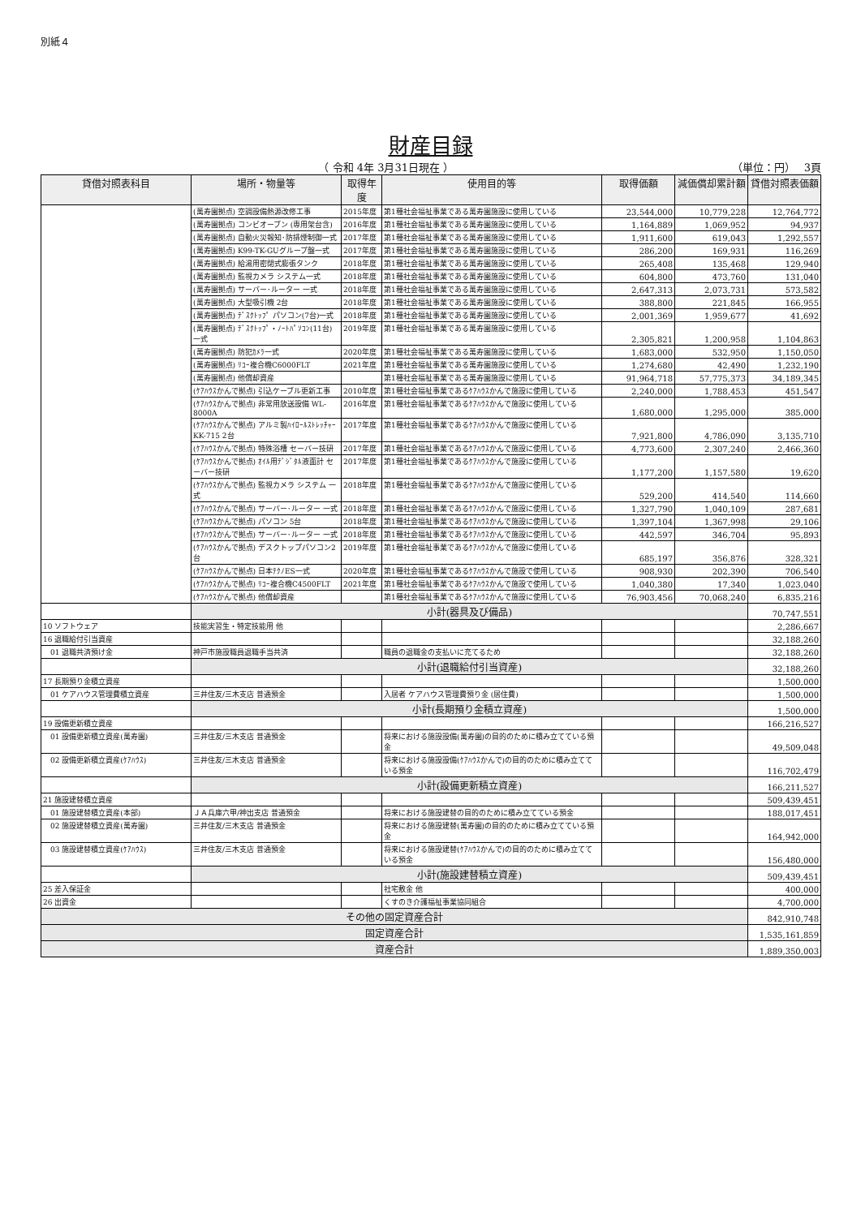別紙４
財産目録
（ 令和 4年 3月31日現在 ） （単位：円）　 3頁
| 貸借対照表科目 | 場所・物量等 | 取得年度 | 使用目的等 | 取得価額 | 減価償却累計額 | 貸借対照表価額 |
| --- | --- | --- | --- | --- | --- | --- |
| | (萬寿園拠点) 空調設備熱源改修工事 | 2015年度 | 第1種社会福祉事業である萬寿園施設に使用している | 23,544,000 | 10,779,228 | 12,764,772 |
| | (萬寿園拠点) コンビオーブン (専用架台含) | 2016年度 | 第1種社会福祉事業である萬寿園施設に使用している | 1,164,889 | 1,069,952 | 94,937 |
| | (萬寿園拠点) 自動火災報知･防排煙制御一式 | 2017年度 | 第1種社会福祉事業である萬寿園施設に使用している | 1,911,600 | 619,043 | 1,292,557 |
| | (萬寿園拠点) K99-TK-GUグループ盤一式 | 2017年度 | 第1種社会福祉事業である萬寿園施設に使用している | 286,200 | 169,931 | 116,269 |
| | (萬寿園拠点) 給湯用密閉式膨張タンク | 2018年度 | 第1種社会福祉事業である萬寿園施設に使用している | 265,408 | 135,468 | 129,940 |
| | (萬寿園拠点) 監視カメラ システム一式 | 2018年度 | 第1種社会福祉事業である萬寿園施設に使用している | 604,800 | 473,760 | 131,040 |
| | (萬寿園拠点) サーバー･ルーター 一式 | 2018年度 | 第1種社会福祉事業である萬寿園施設に使用している | 2,647,313 | 2,073,731 | 573,582 |
| | (萬寿園拠点) 大型吸引機 2台 | 2018年度 | 第1種社会福祉事業である萬寿園施設に使用している | 388,800 | 221,845 | 166,955 |
| | (萬寿園拠点) ﾃﾞｽｸﾄｯﾌﾟ パソコン(7台)一式 | 2018年度 | 第1種社会福祉事業である萬寿園施設に使用している | 2,001,369 | 1,959,677 | 41,692 |
| | (萬寿園拠点) ﾃﾞｽｸﾄｯﾌﾟ・ﾉｰﾄﾊﾟｿｺﾝ(11台)一式 | 2019年度 | 第1種社会福祉事業である萬寿園施設に使用している | 2,305,821 | 1,200,958 | 1,104,863 |
| | (萬寿園拠点) 防犯ｶﾒﾗ一式 | 2020年度 | 第1種社会福祉事業である萬寿園施設に使用している | 1,683,000 | 532,950 | 1,150,050 |
| | (萬寿園拠点) ﾘｺｰ複合機C6000FLT | 2021年度 | 第1種社会福祉事業である萬寿園施設に使用している | 1,274,680 | 42,490 | 1,232,190 |
| | (萬寿園拠点) 他償却資産 | | 第1種社会福祉事業である萬寿園施設に使用している | 91,964,718 | 57,775,373 | 34,189,345 |
| | (ｹｱﾊｳｽかんで拠点) 引込ケーブル更新工事 | 2010年度 | 第1種社会福祉事業であるｹｱﾊｳｽかんで施設に使用している | 2,240,000 | 1,788,453 | 451,547 |
| | (ｹｱﾊｳｽかんで拠点) 非常用放送設備 WL-8000A | 2016年度 | 第1種社会福祉事業であるｹｱﾊｳｽかんで施設に使用している | 1,680,000 | 1,295,000 | 385,000 |
| | (ｹｱﾊｳｽかんで拠点) アルミ製ﾊｲﾛｰﾙｽﾄﾚｯﾁｬｰKK-715 2台 | 2017年度 | 第1種社会福祉事業であるｹｱﾊｳｽかんで施設に使用している | 7,921,800 | 4,786,090 | 3,135,710 |
| | (ｹｱﾊｳｽかんで拠点) 特殊浴槽 セーバー技研 | 2017年度 | 第1種社会福祉事業であるｹｱﾊｳｽかんで施設に使用している | 4,773,600 | 2,307,240 | 2,466,360 |
| | (ｹｱﾊｳｽかんで拠点) ｵｲﾙ用ﾃﾞｼﾞﾀﾙ液面計 セーバー技研 | 2017年度 | 第1種社会福祉事業であるｹｱﾊｳｽかんで施設に使用している | 1,177,200 | 1,157,580 | 19,620 |
| | (ｹｱﾊｳｽかんで拠点) 監視カメラ システム 一式 | 2018年度 | 第1種社会福祉事業であるｹｱﾊｳｽかんで施設に使用している | 529,200 | 414,540 | 114,660 |
| | (ｹｱﾊｳｽかんで拠点) サーバー･ルーター 一式 | 2018年度 | 第1種社会福祉事業であるｹｱﾊｳｽかんで施設に使用している | 1,327,790 | 1,040,109 | 287,681 |
| | (ｹｱﾊｳｽかんで拠点) パソコン 5台 | 2018年度 | 第1種社会福祉事業であるｹｱﾊｳｽかんで施設に使用している | 1,397,104 | 1,367,998 | 29,106 |
| | (ｹｱﾊｳｽかんで拠点) サーバー･ルーター 一式 | 2018年度 | 第1種社会福祉事業であるｹｱﾊｳｽかんで施設に使用している | 442,597 | 346,704 | 95,893 |
| | (ｹｱﾊｳｽかんで拠点) デスクトップパソコン2台 | 2019年度 | 第1種社会福祉事業であるｹｱﾊｳｽかんで施設に使用している | 685,197 | 356,876 | 328,321 |
| | (ｹｱﾊｳｽかんで拠点) 日本ﾃｸﾉES一式 | 2020年度 | 第1種社会福祉事業であるｹｱﾊｳｽかんで施設で使用している | 908,930 | 202,390 | 706,540 |
| | (ｹｱﾊｳｽかんで拠点) ﾘｺｰ複合機C4500FLT | 2021年度 | 第1種社会福祉事業であるｹｱﾊｳｽかんで施設で使用している | 1,040,380 | 17,340 | 1,023,040 |
| | (ｹｱﾊｳｽかんで拠点) 他償却資産 | | 第1種社会福祉事業であるｹｱﾊｳｽかんで施設に使用している | 76,903,456 | 70,068,240 | 6,835,216 |
| | 小計(器具及び備品) | | | | | 70,747,551 |
| 10 ソフトウェア | 技能実習生・特定技能用 他 | | | | | 2,286,667 |
| 16 退職給付引当資産 | | | | | | 32,188,260 |
| 01 退職共済預け金 | 神戸市施設職員退職手当共済 | | 職員の退職金の支払いに充てるため | | | 32,188,260 |
| | 小計(退職給付引当資産) | | | | | 32,188,260 |
| 17 長期預り金積立資産 | | | | | | 1,500,000 |
| 01 ケアハウス管理費積立資産 | 三井住友/三木支店 普通預金 | | 入居者 ケアハウス管理費預り金 (居住費) | | | 1,500,000 |
| | 小計(長期預り金積立資産) | | | | | 1,500,000 |
| 19 設備更新積立資産 | | | | | | 166,216,527 |
| 01 設備更新積立資産(萬寿園) | 三井住友/三木支店 普通預金 | | 将来における施設設備(萬寿園)の目的のために積み立てている預金 | | | 49,509,048 |
| 02 設備更新積立資産(ｹｱﾊｳｽ) | 三井住友/三木支店 普通預金 | | 将来における施設設備(ｹｱﾊｳｽかんで)の目的のために積み立てている預金 | | | 116,702,479 |
| | 小計(設備更新積立資産) | | | | | 166,211,527 |
| 21 施設建替積立資産 | | | | | | 509,439,451 |
| 01 施設建替積立資産(本部) | ＪＡ兵庫六甲/神出支店 普通預金 | | 将来における施設建替の目的のために積み立てている預金 | | | 188,017,451 |
| 02 施設建替積立資産(萬寿園) | 三井住友/三木支店 普通預金 | | 将来における施設建替(萬寿園)の目的のために積み立てている預金 | | | 164,942,000 |
| 03 施設建替積立資産(ｹｱﾊｳｽ) | 三井住友/三木支店 普通預金 | | 将来における施設建替(ｹｱﾊｳｽかんで)の目的のために積み立てている預金 | | | 156,480,000 |
| | 小計(施設建替積立資産) | | | | | 509,439,451 |
| 25 差入保証金 | | | 社宅敷金 他 | | | 400,000 |
| 26 出資金 | | | くすのき介護福祉事業協同組合 | | | 4,700,000 |
| その他の固定資産合計 | | | | | | 842,910,748 |
| 固定資産合計 | | | | | | 1,535,161,859 |
| 資産合計 | | | | | | 1,889,350,003 |